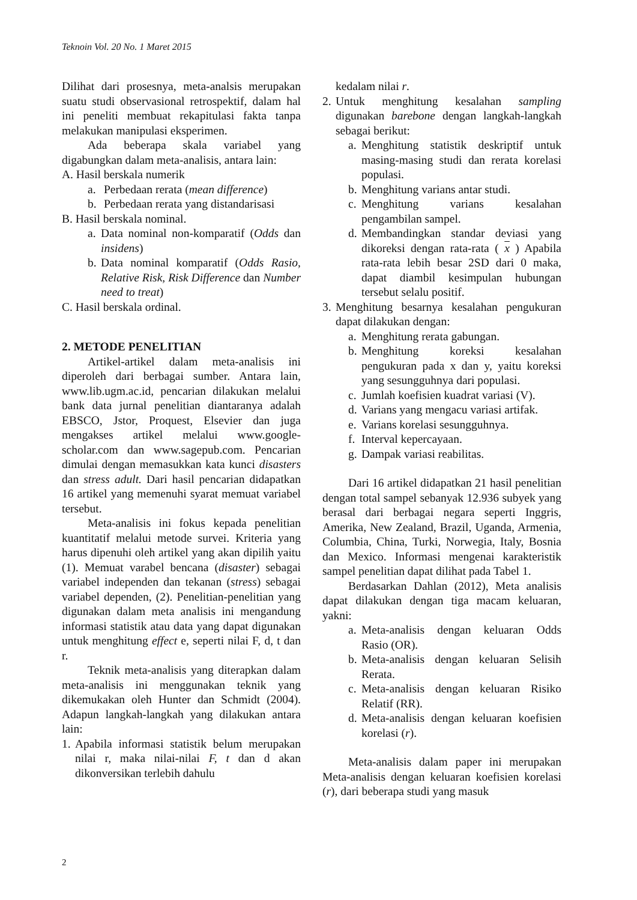Teknoin Vol. 20 No. 1 Maret 2015
Dilihat dari prosesnya, meta-analsis merupakan suatu studi observasional retrospektif, dalam hal ini peneliti membuat rekapitulasi fakta tanpa melakukan manipulasi eksperimen.
Ada beberapa skala variabel yang digabungkan dalam meta-analisis, antara lain:
A. Hasil berskala numerik
a. Perbedaan rerata (mean difference)
b. Perbedaan rerata yang distandarisasi
B. Hasil berskala nominal.
a. Data nominal non-komparatif (Odds dan insidens)
b. Data nominal komparatif (Odds Rasio, Relative Risk, Risk Difference dan Number need to treat)
C. Hasil berskala ordinal.
2. METODE PENELITIAN
Artikel-artikel dalam meta-analisis ini diperoleh dari berbagai sumber. Antara lain, www.lib.ugm.ac.id, pencarian dilakukan melalui bank data jurnal penelitian diantaranya adalah EBSCO, Jstor, Proquest, Elsevier dan juga mengakses artikel melalui www.google-scholar.com dan www.sagepub.com. Pencarian dimulai dengan memasukkan kata kunci disasters dan stress adult. Dari hasil pencarian didapatkan 16 artikel yang memenuhi syarat memuat variabel tersebut.
Meta-analisis ini fokus kepada penelitian kuantitatif melalui metode survei. Kriteria yang harus dipenuhi oleh artikel yang akan dipilih yaitu (1). Memuat varabel bencana (disaster) sebagai variabel independen dan tekanan (stress) sebagai variabel dependen, (2). Penelitian-penelitian yang digunakan dalam meta analisis ini mengandung informasi statistik atau data yang dapat digunakan untuk menghitung effect e, seperti nilai F, d, t dan r.
Teknik meta-analisis yang diterapkan dalam meta-analisis ini menggunakan teknik yang dikemukakan oleh Hunter dan Schmidt (2004). Adapun langkah-langkah yang dilakukan antara lain:
1. Apabila informasi statistik belum merupakan nilai r, maka nilai-nilai F, t dan d akan dikonversikan terlebih dahulu
kedalam nilai r.
2. Untuk menghitung kesalahan sampling digunakan barebone dengan langkah-langkah sebagai berikut:
a. Menghitung statistik deskriptif untuk masing-masing studi dan rerata korelasi populasi.
b. Menghitung varians antar studi.
c. Menghitung varians kesalahan pengambilan sampel.
d. Membandingkan standar deviasi yang dikoreksi dengan rata-rata ( x ) Apabila rata-rata lebih besar 2SD dari 0 maka, dapat diambil kesimpulan hubungan tersebut selalu positif.
3. Menghitung besarnya kesalahan pengukuran dapat dilakukan dengan:
a. Menghitung rerata gabungan.
b. Menghitung koreksi kesalahan pengukuran pada x dan y, yaitu koreksi yang sesungguhnya dari populasi.
c. Jumlah koefisien kuadrat variasi (V).
d. Varians yang mengacu variasi artifak.
e. Varians korelasi sesungguhnya.
f. Interval kepercayaan.
g. Dampak variasi reabilitas.
Dari 16 artikel didapatkan 21 hasil penelitian dengan total sampel sebanyak 12.936 subyek yang berasal dari berbagai negara seperti Inggris, Amerika, New Zealand, Brazil, Uganda, Armenia, Columbia, China, Turki, Norwegia, Italy, Bosnia dan Mexico. Informasi mengenai karakteristik sampel penelitian dapat dilihat pada Tabel 1.
Berdasarkan Dahlan (2012), Meta analisis dapat dilakukan dengan tiga macam keluaran, yakni:
a. Meta-analisis dengan keluaran Odds Rasio (OR).
b. Meta-analisis dengan keluaran Selisih Rerata.
c. Meta-analisis dengan keluaran Risiko Relatif (RR).
d. Meta-analisis dengan keluaran koefisien korelasi (r).
Meta-analisis dalam paper ini merupakan Meta-analisis dengan keluaran koefisien korelasi (r), dari beberapa studi yang masuk
2